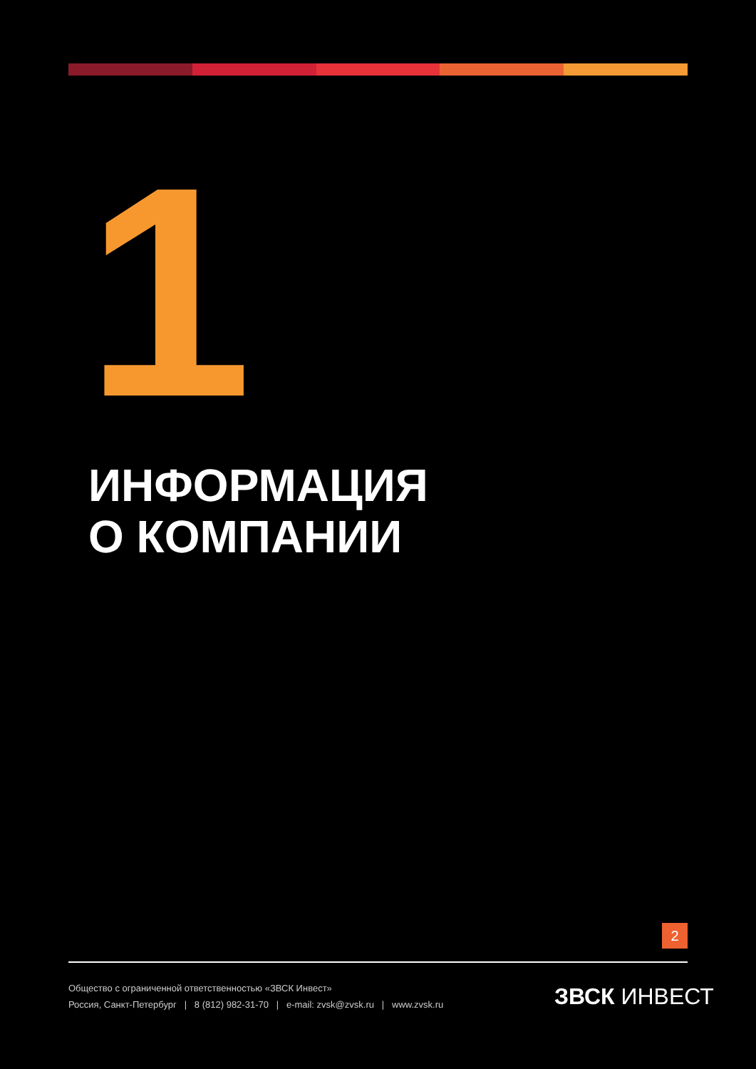1
ИНФОРМАЦИЯ
О КОМПАНИИ
2
Общество с ограниченной ответственностью «ЗВСК Инвест»
Россия, Санкт-Петербург | 8 (812) 982-31-70 | e-mail: zvsk@zvsk.ru | www.zvsk.ru
ЗВСК ИНВЕСТ